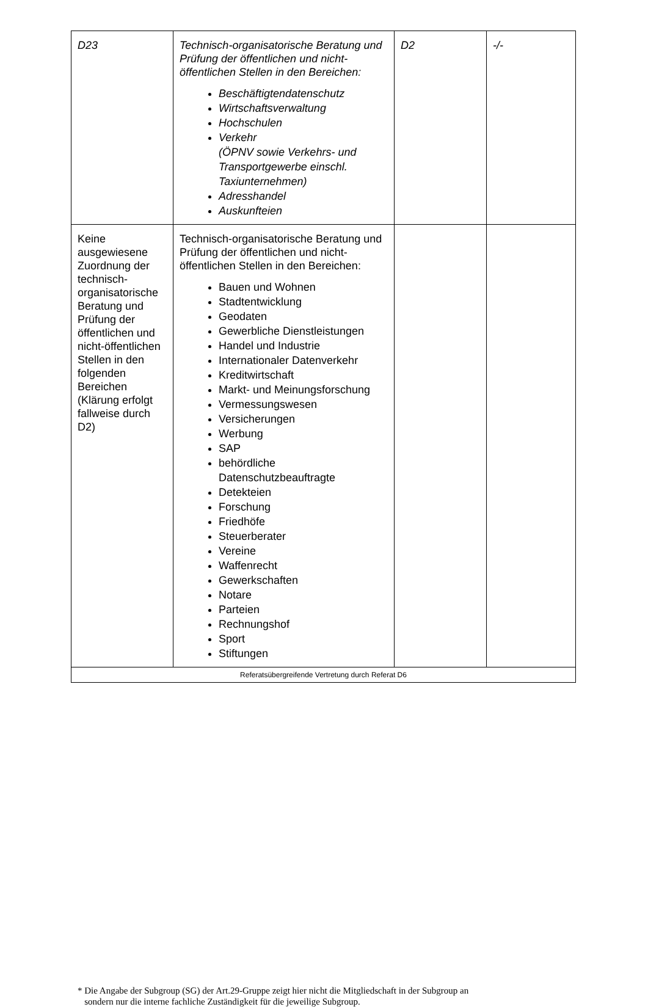| D23 | Technisch-organisatorische Beratung und Prüfung der öffentlichen und nicht-öffentlichen Stellen in den Bereichen: Beschäftigtendatenschutz Wirtschaftsverwaltung Hochschulen Verkehr (ÖPNV sowie Verkehrs- und Transportgewerbe einschl. Taxiunternehmen) Adresshandel Auskunfteien | D2 | -/- |
| Keine ausgewiesene Zuordnung der technisch-organisatorische Beratung und Prüfung der öffentlichen und nicht-öffentlichen Stellen in den folgenden Bereichen (Klärung erfolgt fallweise durch D2) | Technisch-organisatorische Beratung und Prüfung der öffentlichen und nicht-öffentlichen Stellen in den Bereichen: Bauen und Wohnen Stadtentwicklung Geodaten Gewerbliche Dienstleistungen Handel und Industrie Internationaler Datenverkehr Kreditwirtschaft Markt- und Meinungsforschung Vermessungswesen Versicherungen Werbung SAP behördliche Datenschutzbeauftragte Detekteien Forschung Friedhöfe Steuerberater Vereine Waffenrecht Gewerkschaften Notare Parteien Rechnungshof Sport Stiftungen | | |
| Referatsübergreifende Vertretung durch Referat D6 | | | |
* Die Angabe der Subgroup (SG) der Art.29-Gruppe zeigt hier nicht die Mitgliedschaft in der Subgroup an
sondern nur die interne fachliche Zuständigkeit für die jeweilige Subgroup.